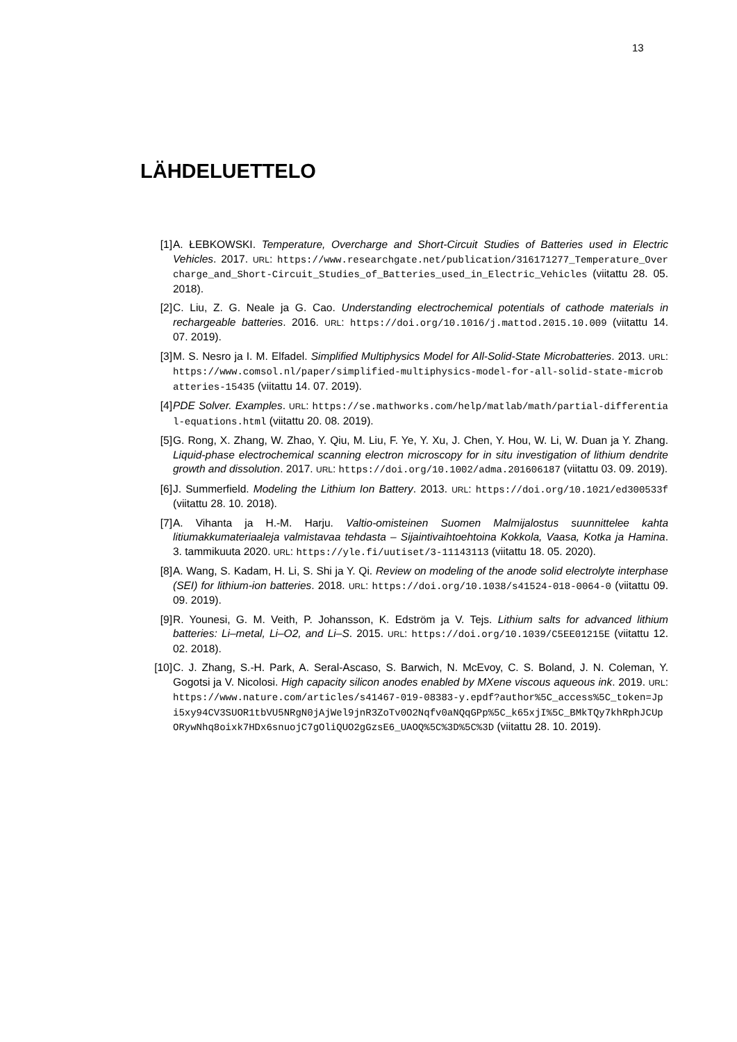13
LÄHDELUETTELO
[1] A. ŁEBKOWSKI. Temperature, Overcharge and Short-Circuit Studies of Batteries used in Electric Vehicles. 2017. URL: https://www.researchgate.net/publication/316171277_Temperature_Overcharge_and_Short-Circuit_Studies_of_Batteries_used_in_Electric_Vehicles (viitattu 28. 05. 2018).
[2] C. Liu, Z. G. Neale ja G. Cao. Understanding electrochemical potentials of cathode materials in rechargeable batteries. 2016. URL: https://doi.org/10.1016/j.mattod.2015.10.009 (viitattu 14. 07. 2019).
[3] M. S. Nesro ja I. M. Elfadel. Simplified Multiphysics Model for All-Solid-State Microbatteries. 2013. URL: https://www.comsol.nl/paper/simplified-multiphysics-model-for-all-solid-state-microbatteries-15435 (viitattu 14. 07. 2019).
[4] PDE Solver. Examples. URL: https://se.mathworks.com/help/matlab/math/partial-differential-equations.html (viitattu 20. 08. 2019).
[5] G. Rong, X. Zhang, W. Zhao, Y. Qiu, M. Liu, F. Ye, Y. Xu, J. Chen, Y. Hou, W. Li, W. Duan ja Y. Zhang. Liquid-phase electrochemical scanning electron microscopy for in situ investigation of lithium dendrite growth and dissolution. 2017. URL: https://doi.org/10.1002/adma.201606187 (viitattu 03. 09. 2019).
[6] J. Summerfield. Modeling the Lithium Ion Battery. 2013. URL: https://doi.org/10.1021/ed300533f (viitattu 28. 10. 2018).
[7] A. Vihanta ja H.-M. Harju. Valtio-omisteinen Suomen Malmijalostus suunnittelee kahta litiumakkumateriaaleja valmistavaa tehdasta – Sijaintivaihtoehtoina Kokkola, Vaasa, Kotka ja Hamina. 3. tammikuuta 2020. URL: https://yle.fi/uutiset/3-11143113 (viitattu 18. 05. 2020).
[8] A. Wang, S. Kadam, H. Li, S. Shi ja Y. Qi. Review on modeling of the anode solid electrolyte interphase (SEI) for lithium-ion batteries. 2018. URL: https://doi.org/10.1038/s41524-018-0064-0 (viitattu 09. 09. 2019).
[9] R. Younesi, G. M. Veith, P. Johansson, K. Edström ja V. Tejs. Lithium salts for advanced lithium batteries: Li–metal, Li–O2, and Li–S. 2015. URL: https://doi.org/10.1039/C5EE01215E (viitattu 12. 02. 2018).
[10] C. J. Zhang, S.-H. Park, A. Seral-Ascaso, S. Barwich, N. McEvoy, C. S. Boland, J. N. Coleman, Y. Gogotsi ja V. Nicolosi. High capacity silicon anodes enabled by MXene viscous aqueous ink. 2019. URL: https://www.nature.com/articles/s41467-019-08383-y.epdf?author%5C_access%5C_token=Jpi5xy94CV3SUOR1tbVU5NRgN0jAjWel9jnR3ZoTv0O2Nqfv0aNQqGPp%5C_k65xjI%5C_BMkTQy7khRphJCUpORywNhq8oixk7HDx6snuojC7gOliQUO2gGzsE6_UAOQ%5C%3D%5C%3D (viitattu 28. 10. 2019).